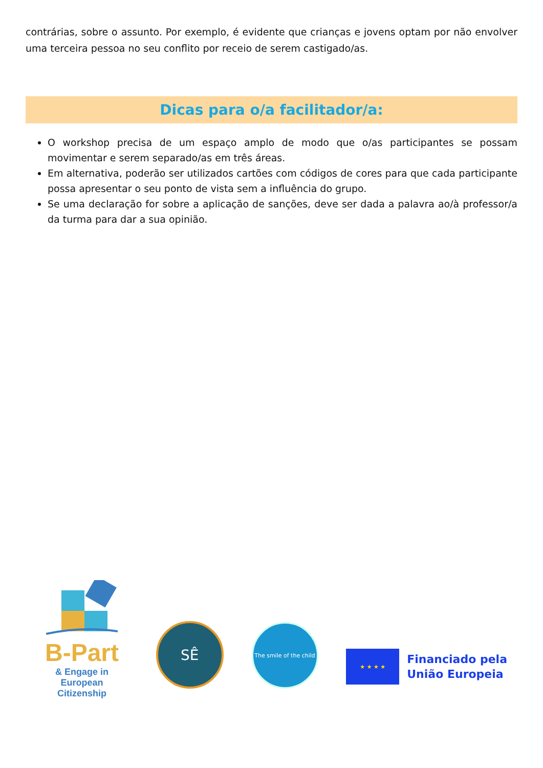contrárias, sobre o assunto. Por exemplo, é evidente que crianças e jovens optam por não envolver uma terceira pessoa no seu conflito por receio de serem castigado/as.
Dicas para o/a facilitador/a:
O workshop precisa de um espaço amplo de modo que o/as participantes se possam movimentar e serem separado/as em três áreas.
Em alternativa, poderão ser utilizados cartões com códigos de cores para que cada participante possa apresentar o seu ponto de vista sem a influência do grupo.
Se uma declaração for sobre a aplicação de sanções, deve ser dada a palavra ao/à professor/a da turma para dar a sua opinião.
B-Part
& Engage in European Citizenship
SÊ
The smile of the child
★ ★ ★ ★
Financiado pela
União Europeia